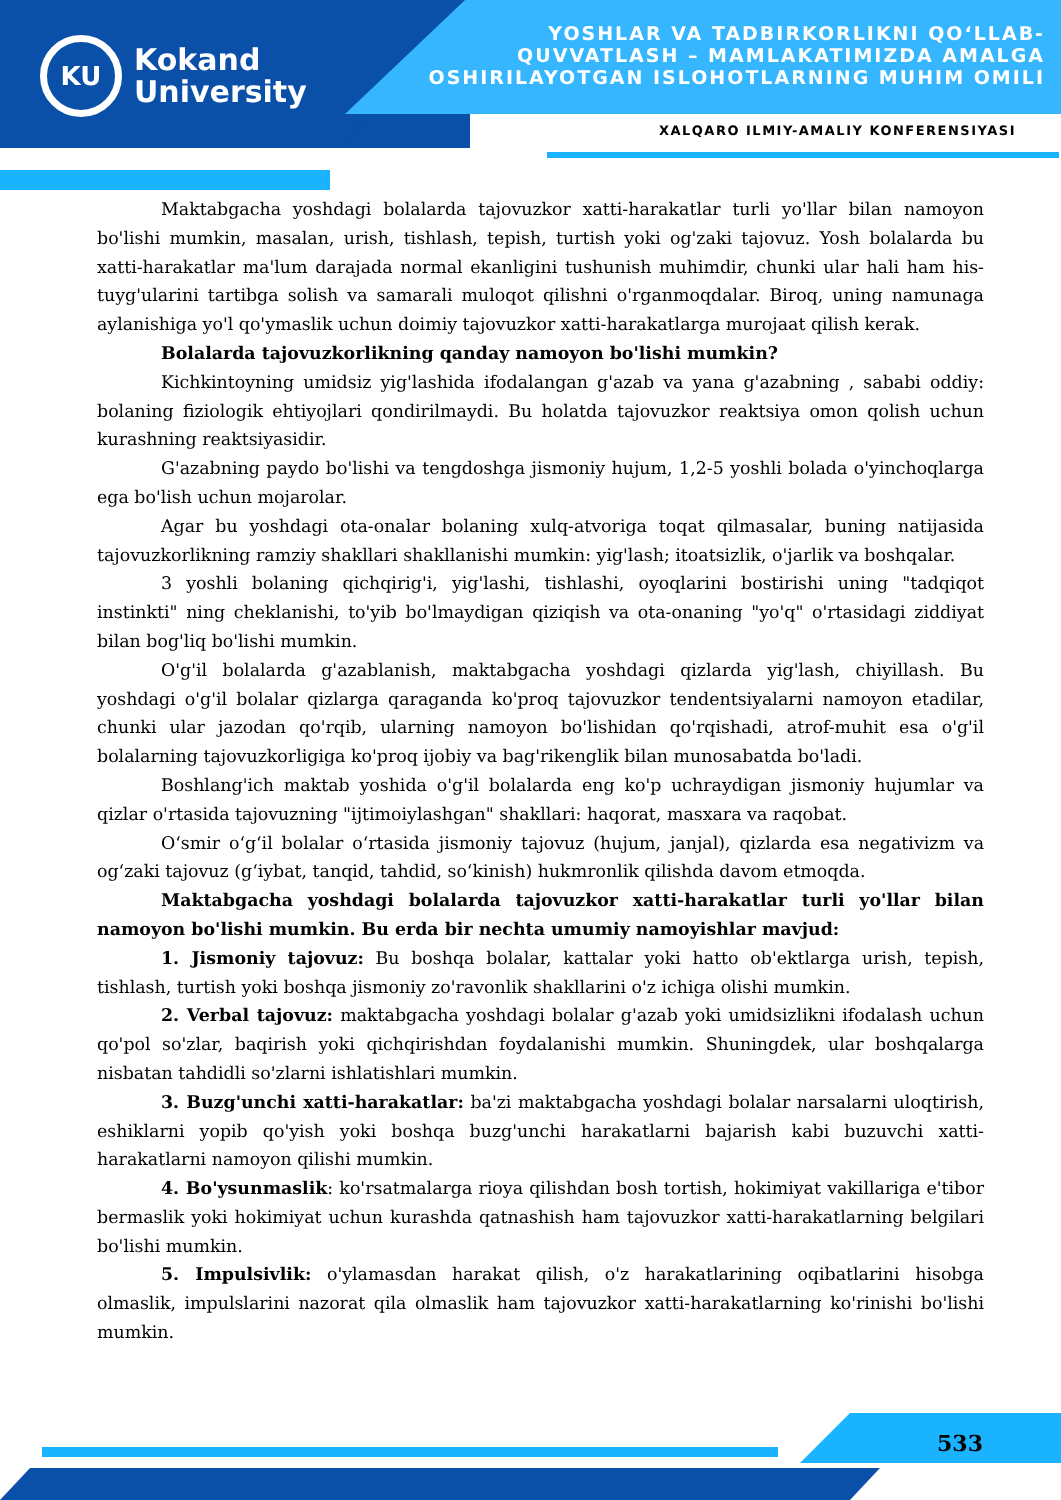KU
Kokand
University
YOSHLAR VA TADBIRKORLIKNI QO‘LLAB-QUVVATLASH – MAMLAKATIMIZDA AMALGA OSHIRILAYOTGAN ISLOHOTLARNING MUHIM OMILI
XALQARO ILMIY-AMALIY KONFERENSIYASI
Maktabgacha yoshdagi bolalarda tajovuzkor xatti-harakatlar turli yo'llar bilan namoyon bo'lishi mumkin, masalan, urish, tishlash, tepish, turtish yoki og'zaki tajovuz. Yosh bolalarda bu xatti-harakatlar ma'lum darajada normal ekanligini tushunish muhimdir, chunki ular hali ham his-tuyg'ularini tartibga solish va samarali muloqot qilishni o'rganmoqdalar. Biroq, uning namunaga aylanishiga yo'l qo'ymaslik uchun doimiy tajovuzkor xatti-harakatlarga murojaat qilish kerak.
Bolalarda tajovuzkorlikning qanday namoyon bo'lishi mumkin?
Kichkintoyning umidsiz yig'lashida ifodalangan g'azab va yana g'azabning , sababi oddiy: bolaning fiziologik ehtiyojlari qondirilmaydi. Bu holatda tajovuzkor reaktsiya omon qolish uchun kurashning reaktsiyasidir.
G'azabning paydo bo'lishi va tengdoshga jismoniy hujum, 1,2-5 yoshli bolada o'yinchoqlarga ega bo'lish uchun mojarolar.
Agar bu yoshdagi ota-onalar bolaning xulq-atvoriga toqat qilmasalar, buning natijasida tajovuzkorlikning ramziy shakllari shakllanishi mumkin: yig'lash; itoatsizlik, o'jarlik va boshqalar.
3 yoshli bolaning qichqirig'i, yig'lashi, tishlashi, oyoqlarini bostirishi uning "tadqiqot instinkti" ning cheklanishi, to'yib bo'lmaydigan qiziqish va ota-onaning "yo'q" o'rtasidagi ziddiyat bilan bog'liq bo'lishi mumkin.
O'g'il bolalarda g'azablanish, maktabgacha yoshdagi qizlarda yig'lash, chiyillash. Bu yoshdagi o'g'il bolalar qizlarga qaraganda ko'proq tajovuzkor tendentsiyalarni namoyon etadilar, chunki ular jazodan qo'rqib, ularning namoyon bo'lishidan qo'rqishadi, atrof-muhit esa o'g'il bolalarning tajovuzkorligiga ko'proq ijobiy va bag'rikenglik bilan munosabatda bo'ladi.
Boshlang'ich maktab yoshida o'g'il bolalarda eng ko'p uchraydigan jismoniy hujumlar va qizlar o'rtasida tajovuzning "ijtimoiylashgan" shakllari: haqorat, masxara va raqobat.
O‘smir o‘g‘il bolalar o‘rtasida jismoniy tajovuz (hujum, janjal), qizlarda esa negativizm va og‘zaki tajovuz (g‘iybat, tanqid, tahdid, so‘kinish) hukmronlik qilishda davom etmoqda.
Maktabgacha yoshdagi bolalarda tajovuzkor xatti-harakatlar turli yo'llar bilan namoyon bo'lishi mumkin. Bu erda bir nechta umumiy namoyishlar mavjud:
1. Jismoniy tajovuz: Bu boshqa bolalar, kattalar yoki hatto ob'ektlarga urish, tepish, tishlash, turtish yoki boshqa jismoniy zo'ravonlik shakllarini o'z ichiga olishi mumkin.
2. Verbal tajovuz: maktabgacha yoshdagi bolalar g'azab yoki umidsizlikni ifodalash uchun qo'pol so'zlar, baqirish yoki qichqirishdan foydalanishi mumkin. Shuningdek, ular boshqalarga nisbatan tahdidli so'zlarni ishlatishlari mumkin.
3. Buzg'unchi xatti-harakatlar: ba'zi maktabgacha yoshdagi bolalar narsalarni uloqtirish, eshiklarni yopib qo'yish yoki boshqa buzg'unchi harakatlarni bajarish kabi buzuvchi xatti-harakatlarni namoyon qilishi mumkin.
4. Bo'ysunmaslik: ko'rsatmalarga rioya qilishdan bosh tortish, hokimiyat vakillariga e'tibor bermaslik yoki hokimiyat uchun kurashda qatnashish ham tajovuzkor xatti-harakatlarning belgilari bo'lishi mumkin.
5. Impulsivlik: o'ylamasdan harakat qilish, o'z harakatlarining oqibatlarini hisobga olmaslik, impulslarini nazorat qila olmaslik ham tajovuzkor xatti-harakatlarning ko'rinishi bo'lishi mumkin.
533